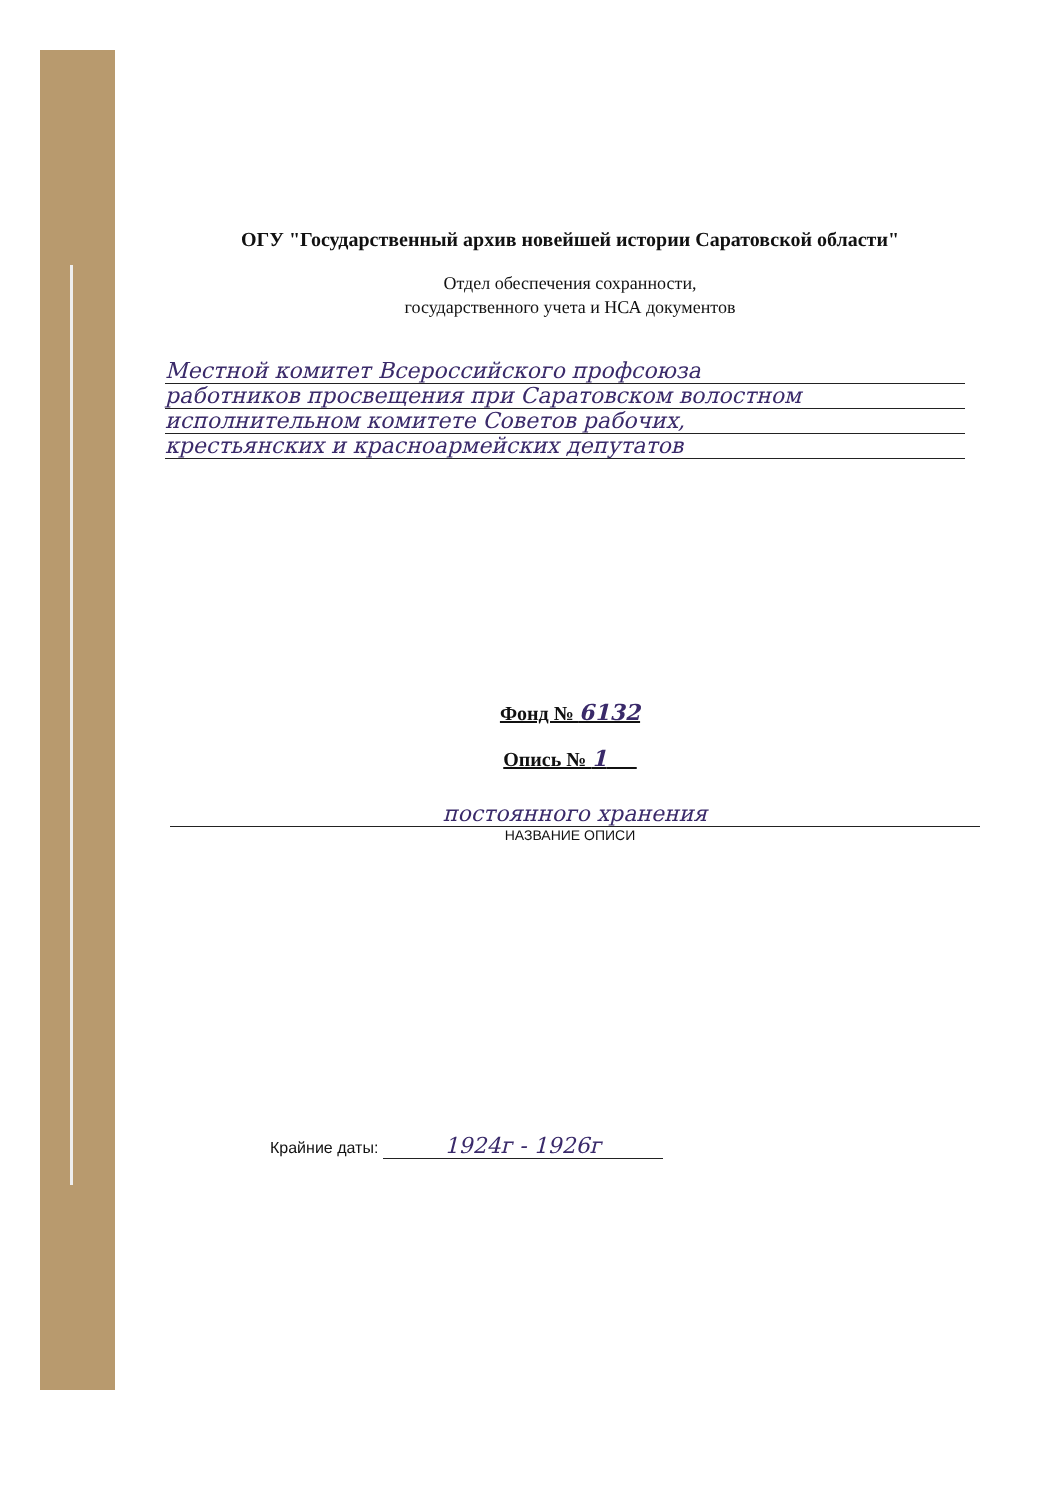ОГУ "Государственный архив новейшей истории Саратовской области"
Отдел обеспечения сохранности,
государственного учета и НСА документов
Местной комитет Всероссийского профсоюза
работников просвещения при Саратовском волостном
исполнительном комитете Советов рабочих,
крестьянских и красноармейских депутатов
Фонд № 6132
Опись № 1
постоянного хранения
НАЗВАНИЕ ОПИСИ
Крайние даты: 1924г - 1926г